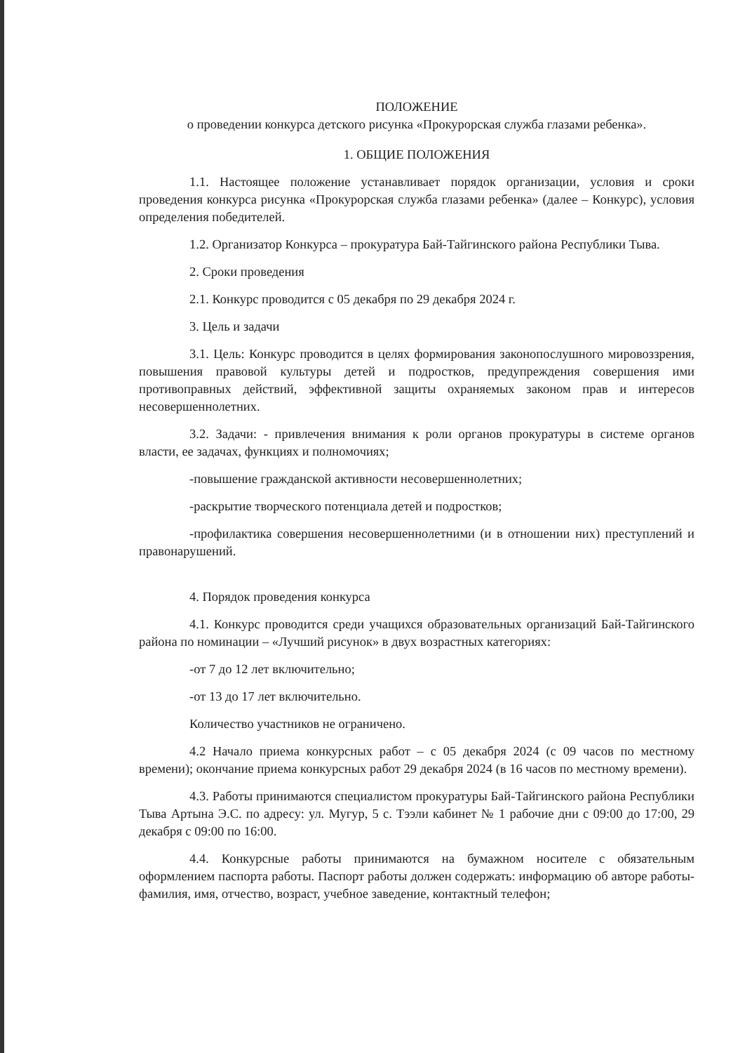ПОЛОЖЕНИЕ
о проведении конкурса детского рисунка «Прокурорская служба глазами ребенка».
1. ОБЩИЕ ПОЛОЖЕНИЯ
1.1. Настоящее положение устанавливает порядок организации, условия и сроки проведения конкурса рисунка «Прокурорская служба глазами ребенка» (далее – Конкурс), условия определения победителей.
1.2. Организатор Конкурса – прокуратура Бай-Тайгинского района Республики Тыва.
2. Сроки проведения
2.1. Конкурс проводится с 05 декабря по 29 декабря 2024 г.
3. Цель и задачи
3.1. Цель: Конкурс проводится в целях формирования законопослушного мировоззрения, повышения правовой культуры детей и подростков, предупреждения совершения ими противоправных действий, эффективной защиты охраняемых законом прав и интересов несовершеннолетних.
3.2. Задачи: - привлечения внимания к роли органов прокуратуры в системе органов власти, ее задачах, функциях и полномочиях;
-повышение гражданской активности несовершеннолетних;
-раскрытие творческого потенциала детей и подростков;
-профилактика совершения несовершеннолетними (и в отношении них) преступлений и правонарушений.
4. Порядок проведения конкурса
4.1. Конкурс проводится среди учащихся образовательных организаций Бай-Тайгинского района по номинации – «Лучший рисунок» в двух возрастных категориях:
-от 7 до 12 лет включительно;
-от 13 до 17 лет включительно.
Количество участников не ограничено.
4.2 Начало приема конкурсных работ – с 05 декабря 2024 (с 09 часов по местному времени); окончание приема конкурсных работ 29 декабря 2024 (в 16 часов по местному времени).
4.3. Работы принимаются специалистом прокуратуры Бай-Тайгинского района Республики Тыва Артына Э.С. по адресу: ул. Мугур, 5 с. Тээли кабинет № 1 рабочие дни с 09:00 до 17:00, 29 декабря с 09:00 по 16:00.
4.4. Конкурсные работы принимаются на бумажном носителе с обязательным оформлением паспорта работы. Паспорт работы должен содержать: информацию об авторе работы- фамилия, имя, отчество, возраст, учебное заведение, контактный телефон;